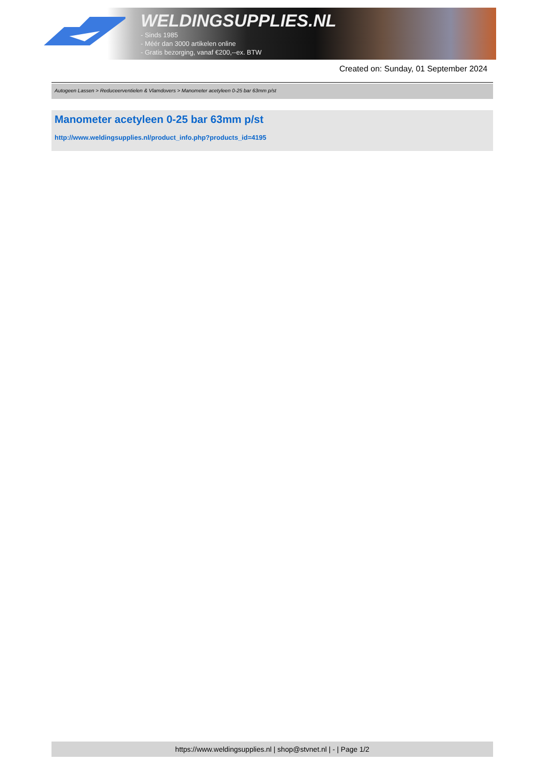WELDINGSUPPLIES.NL
- Sinds 1985
- Méér dan 3000 artikelen online
- Gratis bezorging, vanaf €200,--ex. BTW
Created on: Sunday, 01 September 2024
Autogeen Lassen > Reduceerventielen & Vlamdovers > Manometer acetyleen 0-25 bar 63mm p/st
Manometer acetyleen 0-25 bar 63mm p/st
http://www.weldingsupplies.nl/product_info.php?products_id=4195
https://www.weldingsupplies.nl | shop@stvnet.nl | - | Page 1/2